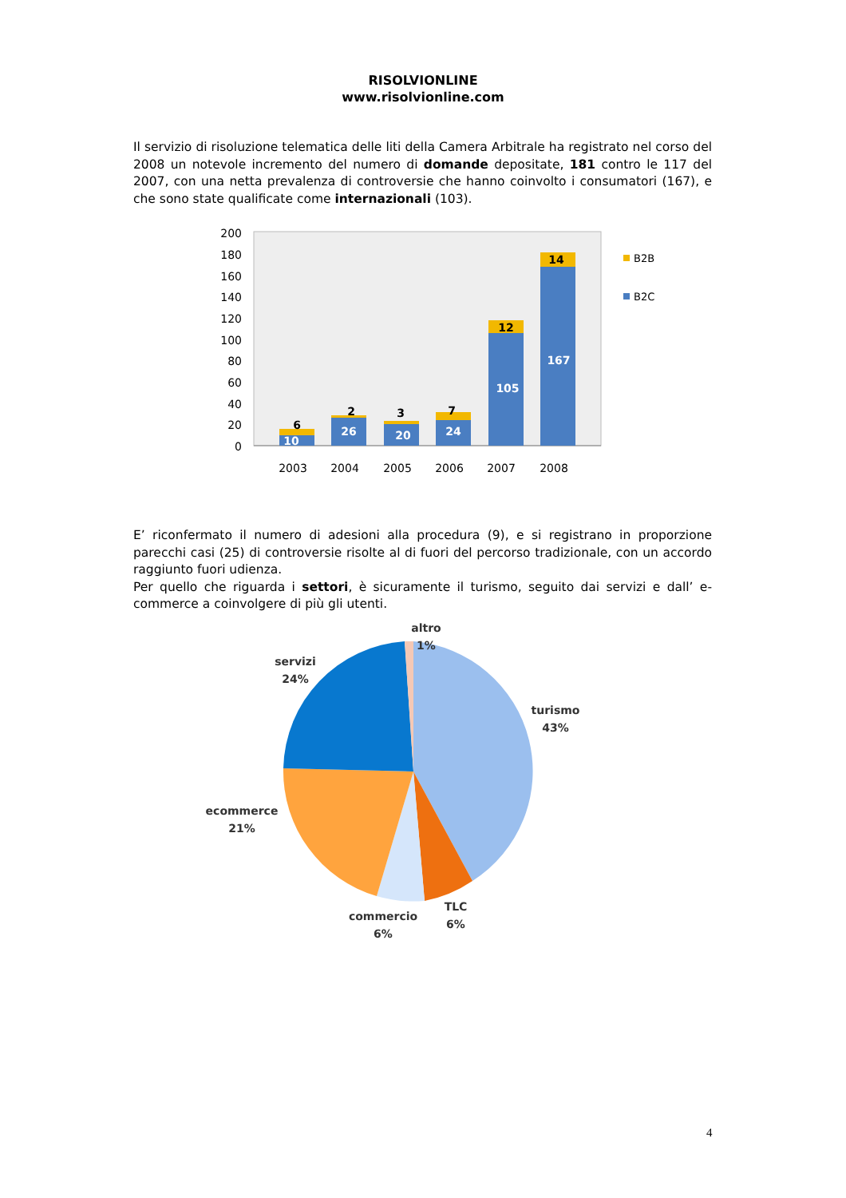RISOLVIONLINE
www.risolvionline.com
Il servizio di risoluzione telematica delle liti della Camera Arbitrale ha registrato nel corso del 2008 un notevole incremento del numero di domande depositate, 181 contro le 117 del 2007, con una netta prevalenza di controversie che hanno coinvolto i consumatori (167), e che sono state qualificate come internazionali (103).
200
180
160
140
120
100
80
60
40
20
0
10
26
20
24
105
167
6
2
3
7
12
14
2003
2004
2005
2006
2007
2008
B2B
B2C
E’ riconfermato il numero di adesioni alla procedura (9), e si registrano in proporzione parecchi casi (25) di controversie risolte al di fuori del percorso tradizionale, con un accordo raggiunto fuori udienza.
Per quello che riguarda i settori, è sicuramente il turismo, seguito dai servizi e dall’ e-commerce a coinvolgere di più gli utenti.
altro
1%
servizi
24%
turismo
43%
ecommerce
21%
commercio
6%
TLC
6%
4